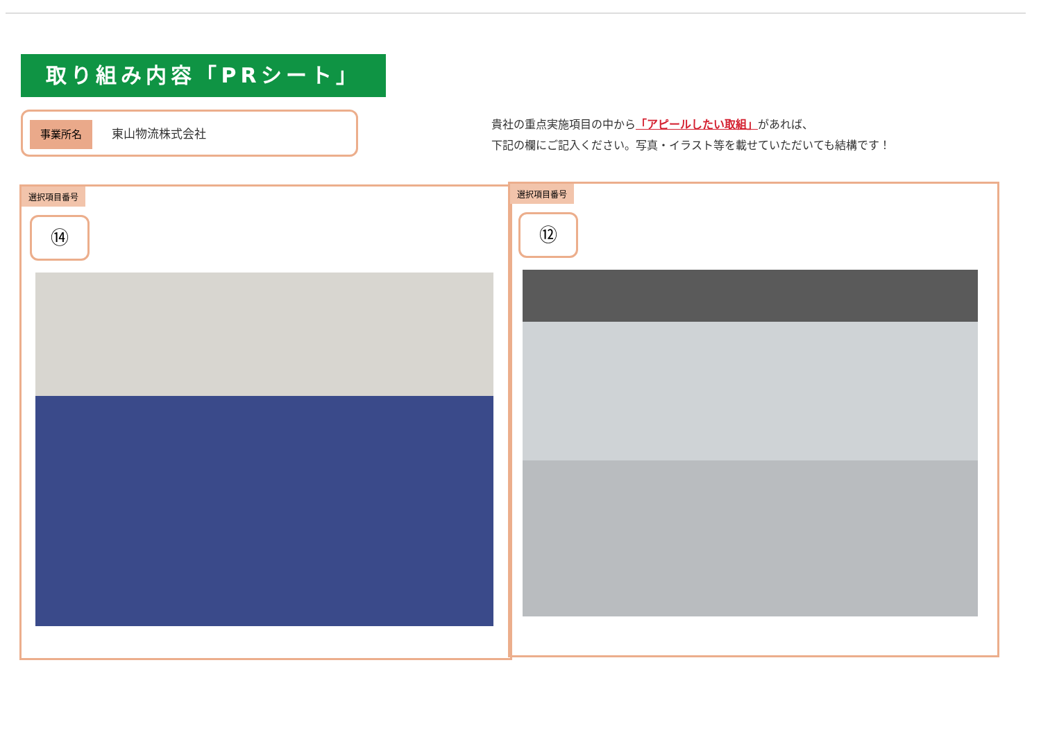取り組み内容「PRシート」
事業所名 東山物流株式会社
貴社の重点実施項目の中から「アピールしたい取組」があれば、
下記の欄にご記入ください。写真・イラスト等を載せていただいても結構です！
選択項目番号
⑭
選択項目番号
⑫